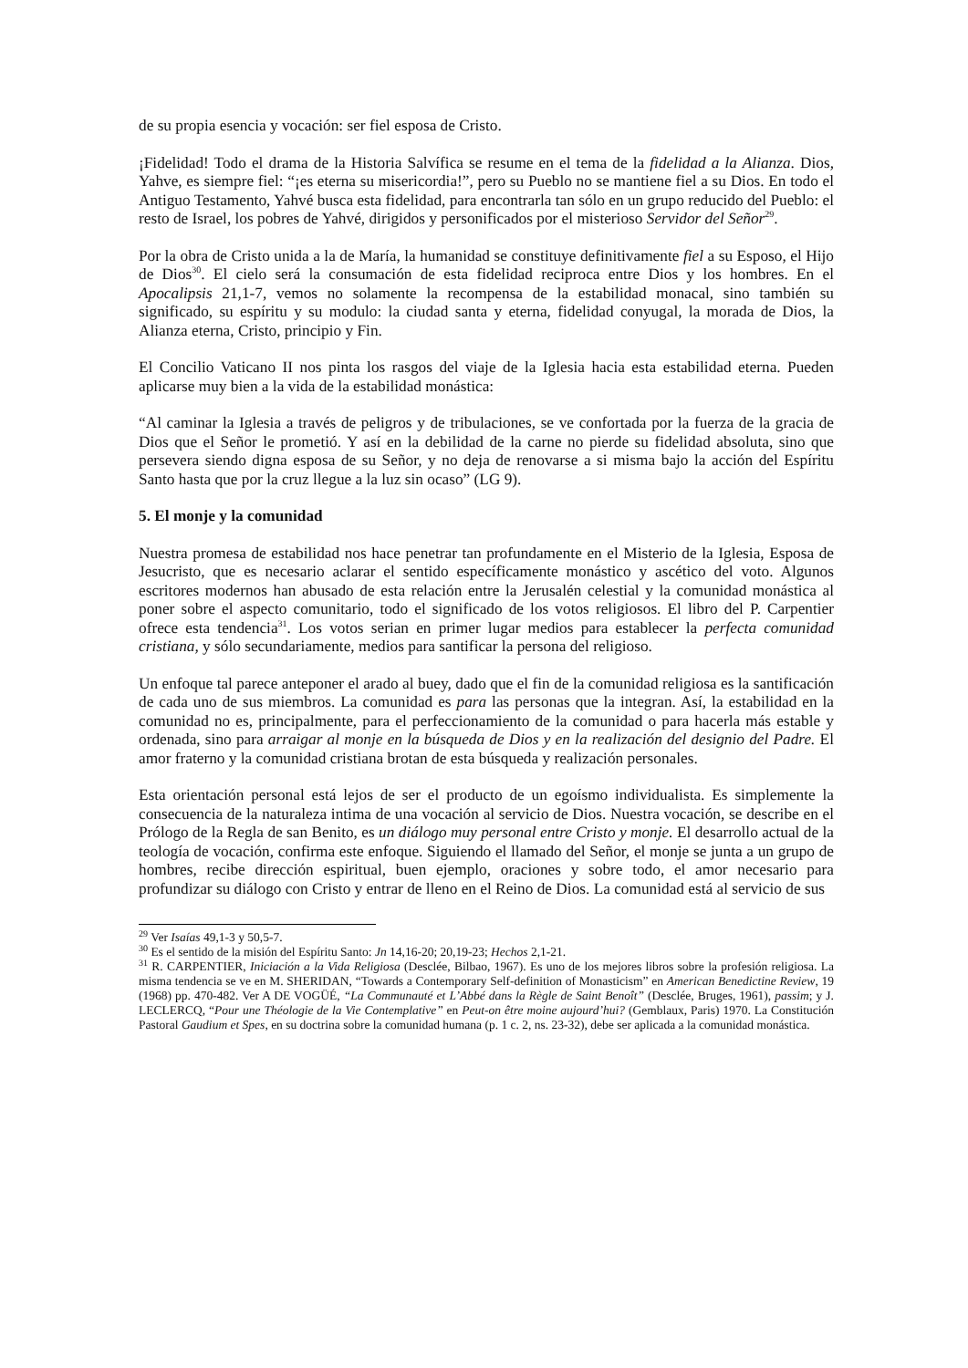de su propia esencia y vocación: ser fiel esposa de Cristo.
¡Fidelidad! Todo el drama de la Historia Salvífica se resume en el tema de la fidelidad a la Alianza. Dios, Yahve, es siempre fiel: “¡es eterna su misericordia!”, pero su Pueblo no se mantiene fiel a su Dios. En todo el Antiguo Testamento, Yahvé busca esta fidelidad, para encontrarla tan sólo en un grupo reducido del Pueblo: el resto de Israel, los pobres de Yahvé, dirigidos y personificados por el misterioso Servidor del Señor<sup>29</sup>.
Por la obra de Cristo unida a la de María, la humanidad se constituye definitivamente fiel a su Esposo, el Hijo de Dios<sup>30</sup>. El cielo será la consumación de esta fidelidad reciproca entre Dios y los hombres. En el Apocalipsis 21,1-7, vemos no solamente la recompensa de la estabilidad monacal, sino también su significado, su espíritu y su modulo: la ciudad santa y eterna, fidelidad conyugal, la morada de Dios, la Alianza eterna, Cristo, principio y Fin.
El Concilio Vaticano II nos pinta los rasgos del viaje de la Iglesia hacia esta estabilidad eterna. Pueden aplicarse muy bien a la vida de la estabilidad monástica:
“Al caminar la Iglesia a través de peligros y de tribulaciones, se ve confortada por la fuerza de la gracia de Dios que el Señor le prometió. Y así en la debilidad de la carne no pierde su fidelidad absoluta, sino que persevera siendo digna esposa de su Señor, y no deja de renovarse a si misma bajo la acción del Espíritu Santo hasta que por la cruz llegue a la luz sin ocaso” (LG 9).
5. El monje y la comunidad
Nuestra promesa de estabilidad nos hace penetrar tan profundamente en el Misterio de la Iglesia, Esposa de Jesucristo, que es necesario aclarar el sentido específicamente monástico y ascético del voto. Algunos escritores modernos han abusado de esta relación entre la Jerusalén celestial y la comunidad monástica al poner sobre el aspecto comunitario, todo el significado de los votos religiosos. El libro del P. Carpentier ofrece esta tendencia<sup>31</sup>. Los votos serian en primer lugar medios para establecer la perfecta comunidad cristiana, y sólo secundariamente, medios para santificar la persona del religioso.
Un enfoque tal parece anteponer el arado al buey, dado que el fin de la comunidad religiosa es la santificación de cada uno de sus miembros. La comunidad es para las personas que la integran. Así, la estabilidad en la comunidad no es, principalmente, para el perfeccionamiento de la comunidad o para hacerla más estable y ordenada, sino para arraigar al monje en la búsqueda de Dios y en la realización del designio del Padre. El amor fraterno y la comunidad cristiana brotan de esta búsqueda y realización personales.
Esta orientación personal está lejos de ser el producto de un egoísmo individualista. Es simplemente la consecuencia de la naturaleza intima de una vocación al servicio de Dios. Nuestra vocación, se describe en el Prólogo de la Regla de san Benito, es un diálogo muy personal entre Cristo y monje. El desarrollo actual de la teología de vocación, confirma este enfoque. Siguiendo el llamado del Señor, el monje se junta a un grupo de hombres, recibe dirección espiritual, buen ejemplo, oraciones y sobre todo, el amor necesario para profundizar su diálogo con Cristo y entrar de lleno en el Reino de Dios. La comunidad está al servicio de sus
<sup>29</sup> Ver Isaías 49,1-3 y 50,5-7.
<sup>30</sup> Es el sentido de la misión del Espíritu Santo: Jn 14,16-20; 20,19-23; Hechos 2,1-21.
<sup>31</sup> R. CARPENTIER, Iniciación a la Vida Religiosa (Desclée, Bilbao, 1967). Es uno de los mejores libros sobre la profesión religiosa. La misma tendencia se ve en M. SHERIDAN, “Towards a Contemporary Self-definition of Monasticism” en American Benedictine Review, 19 (1968) pp. 470-482. Ver A DE VOGÜÉ, “La Communauté et L’Abbé dans la Règle de Saint Benoît” (Desclée, Bruges, 1961), passim; y J. LECLERCQ, “Pour une Théologie de la Vie Contemplative” en Peut-on être moine aujourd’hui? (Gemblaux, Paris) 1970. La Constitución Pastoral Gaudium et Spes, en su doctrina sobre la comunidad humana (p. 1 c. 2, ns. 23-32), debe ser aplicada a la comunidad monástica.